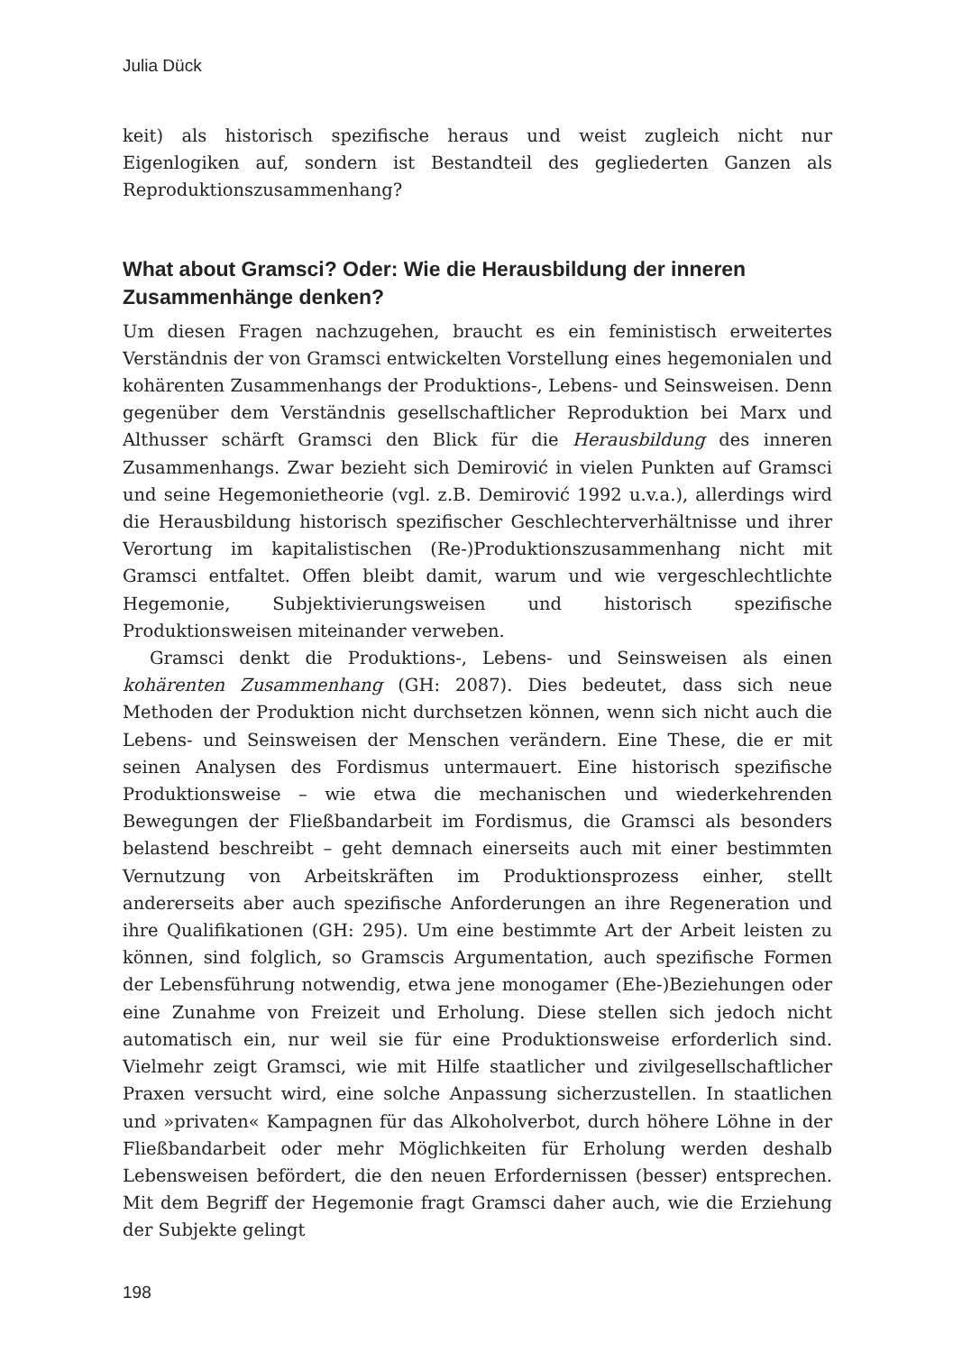Julia Dück
keit) als historisch spezifische heraus und weist zugleich nicht nur Eigenlogiken auf, sondern ist Bestandteil des gegliederten Ganzen als Reproduktionszusammenhang?
What about Gramsci? Oder: Wie die Herausbildung der inneren Zusammenhänge denken?
Um diesen Fragen nachzugehen, braucht es ein feministisch erweitertes Verständnis der von Gramsci entwickelten Vorstellung eines hegemonialen und kohärenten Zusammenhangs der Produktions-, Lebens- und Seinsweisen. Denn gegenüber dem Verständnis gesellschaftlicher Reproduktion bei Marx und Althusser schärft Gramsci den Blick für die Herausbildung des inneren Zusammenhangs. Zwar bezieht sich Demirović in vielen Punkten auf Gramsci und seine Hegemonietheorie (vgl. z.B. Demirović 1992 u.v.a.), allerdings wird die Herausbildung historisch spezifischer Geschlechterverhältnisse und ihrer Verortung im kapitalistischen (Re-)Produktionszusammenhang nicht mit Gramsci entfaltet. Offen bleibt damit, warum und wie vergeschlechtlichte Hegemonie, Subjektivierungsweisen und historisch spezifische Produktionsweisen miteinander verweben.
Gramsci denkt die Produktions-, Lebens- und Seinsweisen als einen kohärenten Zusammenhang (GH: 2087). Dies bedeutet, dass sich neue Methoden der Produktion nicht durchsetzen können, wenn sich nicht auch die Lebens- und Seinsweisen der Menschen verändern. Eine These, die er mit seinen Analysen des Fordismus untermauert. Eine historisch spezifische Produktionsweise – wie etwa die mechanischen und wiederkehrenden Bewegungen der Fließbandarbeit im Fordismus, die Gramsci als besonders belastend beschreibt – geht demnach einerseits auch mit einer bestimmten Vernutzung von Arbeitskräften im Produktionsprozess einher, stellt andererseits aber auch spezifische Anforderungen an ihre Regeneration und ihre Qualifikationen (GH: 295). Um eine bestimmte Art der Arbeit leisten zu können, sind folglich, so Gramscis Argumentation, auch spezifische Formen der Lebensführung notwendig, etwa jene monogamer (Ehe-)Beziehungen oder eine Zunahme von Freizeit und Erholung. Diese stellen sich jedoch nicht automatisch ein, nur weil sie für eine Produktionsweise erforderlich sind. Vielmehr zeigt Gramsci, wie mit Hilfe staatlicher und zivilgesellschaftlicher Praxen versucht wird, eine solche Anpassung sicherzustellen. In staatlichen und »privaten« Kampagnen für das Alkoholverbot, durch höhere Löhne in der Fließbandarbeit oder mehr Möglichkeiten für Erholung werden deshalb Lebensweisen befördert, die den neuen Erfordernissen (besser) entsprechen. Mit dem Begriff der Hegemonie fragt Gramsci daher auch, wie die Erziehung der Subjekte gelingt
198